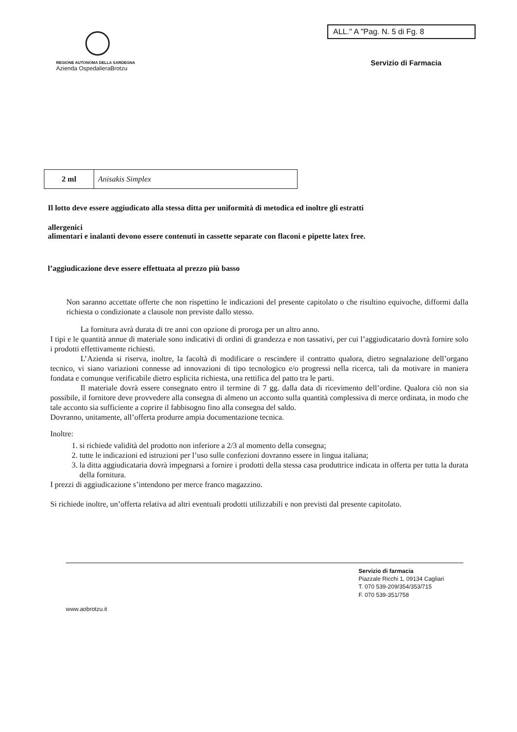REGIONE AUTONOMA DELLA SARDEGNA
Azienda OspedalieraBrotzu
ALL." A "Pag. N. 5 di Fg. 8
Servizio di Farmacia
| 2 ml | Anisakis Simplex |
Il lotto deve essere aggiudicato alla stessa ditta per uniformità di metodica ed inoltre gli estratti
allergenici
alimentari e inalanti devono essere contenuti in cassette separate con flaconi e pipette latex free.
l’aggiudicazione deve essere effettuata al prezzo più basso
Non saranno accettate offerte che non rispettino le indicazioni del presente capitolato o che risultino equivoche, difformi dalla richiesta o condizionate a clausole non previste dallo stesso.
La fornitura avrà durata di tre anni con opzione di proroga per un altro anno.
I tipi e le quantità annue di materiale sono indicativi di ordini di grandezza e non tassativi, per cui l’aggiudicatario dovrà fornire solo i prodotti effettivamente richiesti.
L’Azienda si riserva, inoltre, la facoltà di modificare o rescindere il contratto qualora, dietro segnalazione dell’organo tecnico, vi siano variazioni connesse ad innovazioni di tipo tecnologico e/o progressi nella ricerca, tali da motivare in maniera fondata e comunque verificabile dietro esplicita richiesta, una rettifica del patto tra le parti.
Il materiale dovrà essere consegnato entro il termine di 7 gg. dalla data di ricevimento dell’ordine. Qualora ciò non sia possibile, il fornitore deve provvedere alla consegna di almeno un acconto sulla quantità complessiva di merce ordinata, in modo che tale acconto sia sufficiente a coprire il fabbisogno fino alla consegna del saldo.
Dovranno, unitamente, all’offerta produrre ampia documentazione tecnica.
Inoltre:
1. si richiede validità del prodotto non inferiore a 2/3 al momento della consegna;
2. tutte le indicazioni ed istruzioni per l’uso sulle confezioni dovranno essere in lingua italiana;
3. la ditta aggiudicataria dovrà impegnarsi a fornire i prodotti della stessa casa produttrice indicata in offerta per tutta la durata della fornitura.
I prezzi di aggiudicazione s’intendono per merce franco magazzino.
Si richiede inoltre, un’offerta relativa ad altri eventuali prodotti utilizzabili e non previsti dal presente capitolato.
Servizio di farmacia
Piazzale Ricchi 1, 09134 Cagliari
T. 070 539-209/354/353/715
F. 070 539-351/758
www.aobrotzu.it